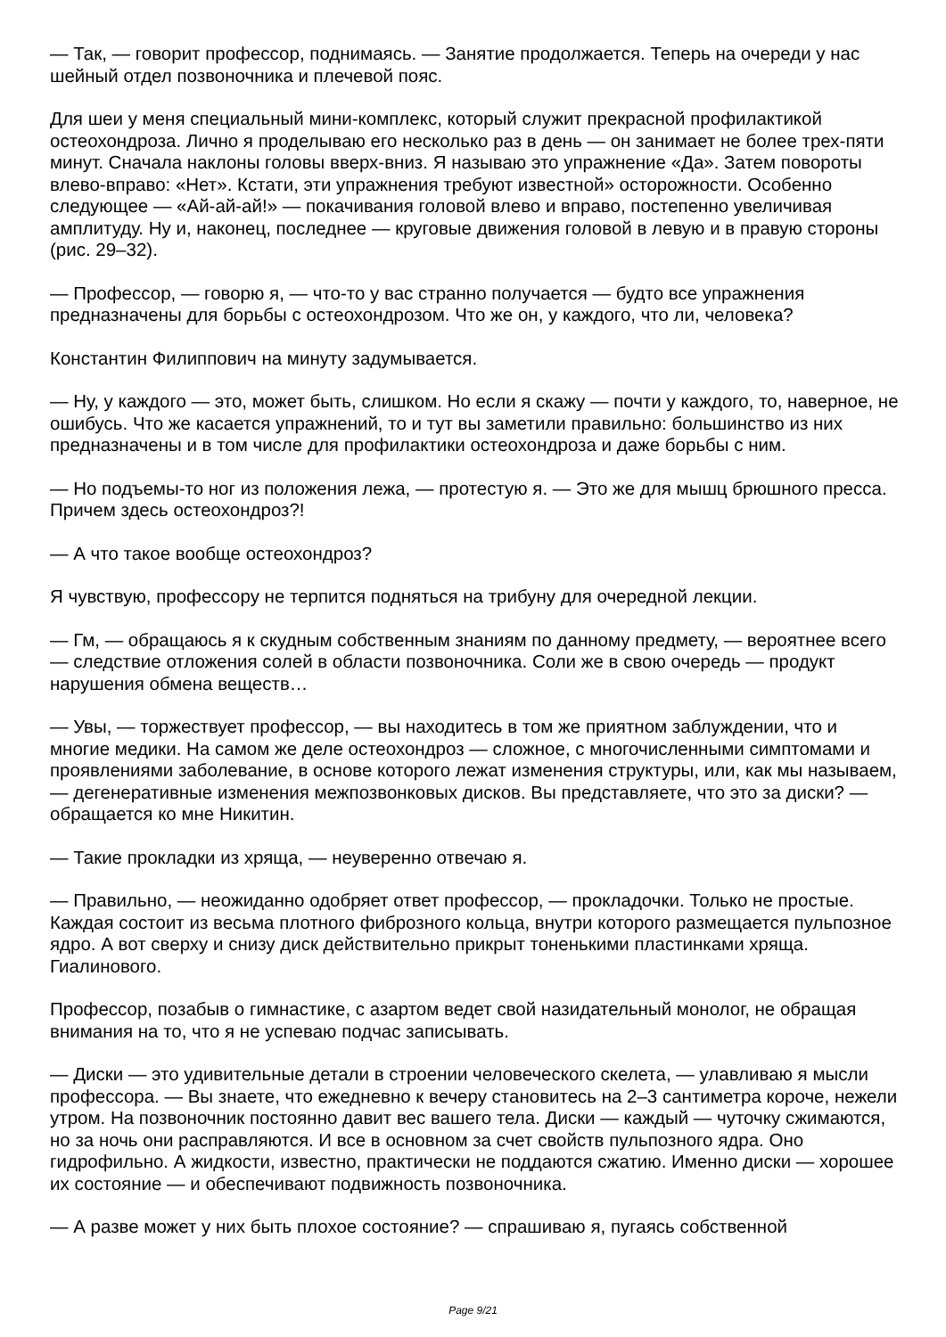— Так, — говорит профессор, поднимаясь. — Занятие продолжается. Теперь на очереди у нас шейный отдел позвоночника и плечевой пояс.
Для шеи у меня специальный мини-комплекс, который служит прекрасной профилактикой остеохондроза. Лично я проделываю его несколько раз в день — он занимает не более трех-пяти минут. Сначала наклоны головы вверх-вниз. Я называю это упражнение «Да». Затем повороты влево-вправо: «Нет». Кстати, эти упражнения требуют известной» осторожности. Особенно следующее — «Ай-ай-ай!» — покачивания головой влево и вправо, постепенно увеличивая амплитуду. Ну и, наконец, последнее — круговые движения головой в левую и в правую стороны (рис. 29–32).
— Профессор, — говорю я, — что-то у вас странно получается — будто все упражнения предназначены для борьбы с остеохондрозом. Что же он, у каждого, что ли, человека?
Константин Филиппович на минуту задумывается.
— Ну, у каждого — это, может быть, слишком. Но если я скажу — почти у каждого, то, наверное, не ошибусь. Что же касается упражнений, то и тут вы заметили правильно: большинство из них предназначены и в том числе для профилактики остеохондроза и даже борьбы с ним.
— Но подъемы-то ног из положения лежа, — протестую я. — Это же для мышц брюшного пресса. Причем здесь остеохондроз?!
— А что такое вообще остеохондроз?
Я чувствую, профессору не терпится подняться на трибуну для очередной лекции.
— Гм, — обращаюсь я к скудным собственным знаниям по данному предмету, — вероятнее всего — следствие отложения солей в области позвоночника. Соли же в свою очередь — продукт нарушения обмена веществ…
— Увы, — торжествует профессор, — вы находитесь в том же приятном заблуждении, что и многие медики. На самом же деле остеохондроз — сложное, с многочисленными симптомами и проявлениями заболевание, в основе которого лежат изменения структуры, или, как мы называем, — дегенеративные изменения межпозвонковых дисков. Вы представляете, что это за диски? — обращается ко мне Никитин.
— Такие прокладки из хряща, — неуверенно отвечаю я.
— Правильно, — неожиданно одобряет ответ профессор, — прокладочки. Только не простые. Каждая состоит из весьма плотного фиброзного кольца, внутри которого размещается пульпозное ядро. А вот сверху и снизу диск действительно прикрыт тоненькими пластинками хряща. Гиалинового.
Профессор, позабыв о гимнастике, с азартом ведет свой назидательный монолог, не обращая внимания на то, что я не успеваю подчас записывать.
— Диски — это удивительные детали в строении человеческого скелета, — улавливаю я мысли профессора. — Вы знаете, что ежедневно к вечеру становитесь на 2–3 сантиметра короче, нежели утром. На позвоночник постоянно давит вес вашего тела. Диски — каждый — чуточку сжимаются, но за ночь они расправляются. И все в основном за счет свойств пульпозного ядра. Оно гидрофильно. А жидкости, известно, практически не поддаются сжатию. Именно диски — хорошее их состояние — и обеспечивают подвижность позвоночника.
— А разве может у них быть плохое состояние? — спрашиваю я, пугаясь собственной
Page 9/21